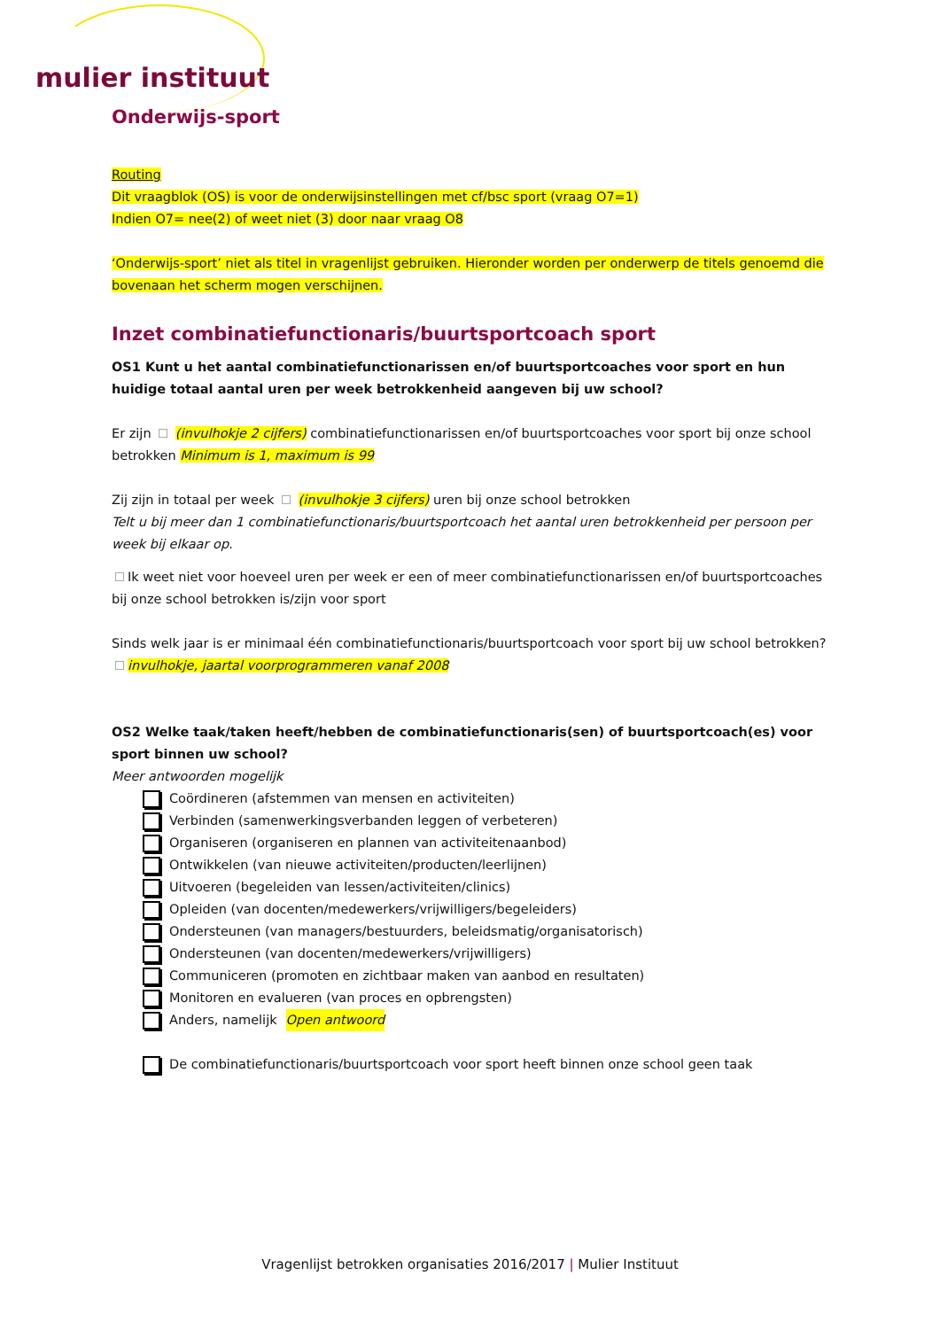mulier instituut
Onderwijs-sport
Routing
Dit vraagblok (OS) is voor de onderwijsinstellingen met cf/bsc sport (vraag O7=1)
Indien O7= nee(2) of weet niet (3) door naar vraag O8
‘Onderwijs-sport’ niet als titel in vragenlijst gebruiken. Hieronder worden per onderwerp de titels genoemd die bovenaan het scherm mogen verschijnen.
Inzet combinatiefunctionaris/buurtsportcoach sport
OS1 Kunt u het aantal combinatiefunctionarissen en/of buurtsportcoaches voor sport en hun huidige totaal aantal uren per week betrokkenheid aangeven bij uw school?
Er zijn (invulhokje 2 cijfers) combinatiefunctionarissen en/of buurtsportcoaches voor sport bij onze school betrokken Minimum is 1, maximum is 99
Zij zijn in totaal per week (invulhokje 3 cijfers) uren bij onze school betrokken
Telt u bij meer dan 1 combinatiefunctionaris/buurtsportcoach het aantal uren betrokkenheid per persoon per week bij elkaar op.
Ik weet niet voor hoeveel uren per week er een of meer combinatiefunctionarissen en/of buurtsportcoaches bij onze school betrokken is/zijn voor sport
Sinds welk jaar is er minimaal één combinatiefunctionaris/buurtsportcoach voor sport bij uw school betrokken?
invulhokje, jaartal voorprogrammeren vanaf 2008
OS2 Welke taak/taken heeft/hebben de combinatiefunctionaris(sen) of buurtsportcoach(es) voor sport binnen uw school?
Meer antwoorden mogelijk
Coördineren (afstemmen van mensen en activiteiten)
Verbinden (samenwerkingsverbanden leggen of verbeteren)
Organiseren (organiseren en plannen van activiteitenaanbod)
Ontwikkelen (van nieuwe activiteiten/producten/leerlijnen)
Uitvoeren (begeleiden van lessen/activiteiten/clinics)
Opleiden (van docenten/medewerkers/vrijwilligers/begeleiders)
Ondersteunen (van managers/bestuurders, beleidsmatig/organisatorisch)
Ondersteunen (van docenten/medewerkers/vrijwilligers)
Communiceren (promoten en zichtbaar maken van aanbod en resultaten)
Monitoren en evalueren (van proces en opbrengsten)
Anders, namelijk Open antwoord
De combinatiefunctionaris/buurtsportcoach voor sport heeft binnen onze school geen taak
Vragenlijst betrokken organisaties 2016/2017 | Mulier Instituut